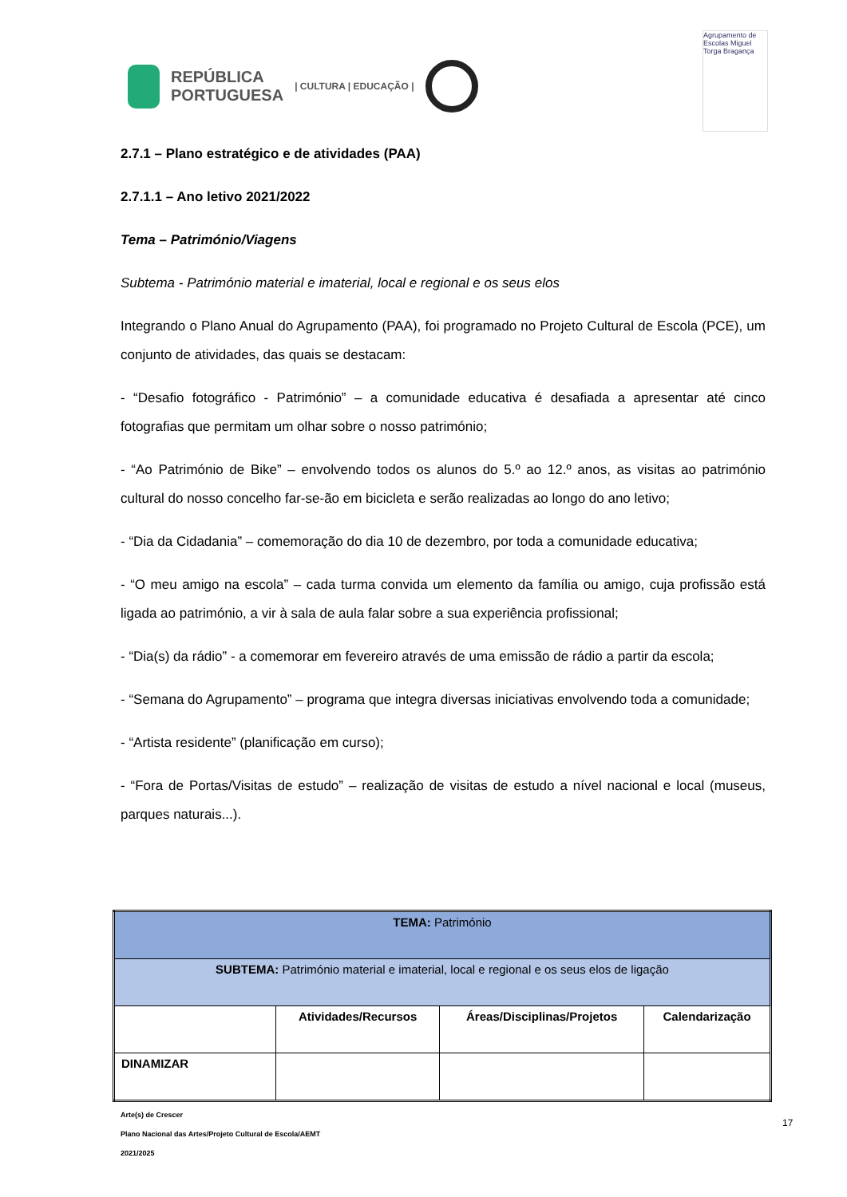REPÚBLICA
PORTUGUESA | CULTURA | EDUCAÇÃO |
Agrupamento de Escolas Miguel Torga Bragança
2.7.1 – Plano estratégico e de atividades (PAA)
2.7.1.1 – Ano letivo 2021/2022
Tema – Património/Viagens
Subtema - Património material e imaterial, local e regional e os seus elos
Integrando o Plano Anual do Agrupamento (PAA), foi programado no Projeto Cultural de Escola (PCE), um conjunto de atividades, das quais se destacam:
- “Desafio fotográfico - Património” – a comunidade educativa é desafiada a apresentar até cinco fotografias que permitam um olhar sobre o nosso património;
- “Ao Património de Bike” – envolvendo todos os alunos do 5.º ao 12.º anos, as visitas ao património cultural do nosso concelho far-se-ão em bicicleta e serão realizadas ao longo do ano letivo;
- “Dia da Cidadania” – comemoração do dia 10 de dezembro, por toda a comunidade educativa;
- “O meu amigo na escola” – cada turma convida um elemento da família ou amigo, cuja profissão está ligada ao património, a vir à sala de aula falar sobre a sua experiência profissional;
- “Dia(s) da rádio” - a comemorar em fevereiro através de uma emissão de rádio a partir da escola;
- “Semana do Agrupamento” – programa que integra diversas iniciativas envolvendo toda a comunidade;
- “Artista residente” (planificação em curso);
- “Fora de Portas/Visitas de estudo” – realização de visitas de estudo a nível nacional e local (museus, parques naturais...).
| TEMA: Património | | | |
| SUBTEMA: Património material e imaterial, local e regional e os seus elos de ligação | | | |
| | Atividades/Recursos | Áreas/Disciplinas/Projetos | Calendarização |
| DINAMIZAR | | | |
Arte(s) de Crescer
Plano Nacional das Artes/Projeto Cultural de Escola/AEMT
2021/2025
17